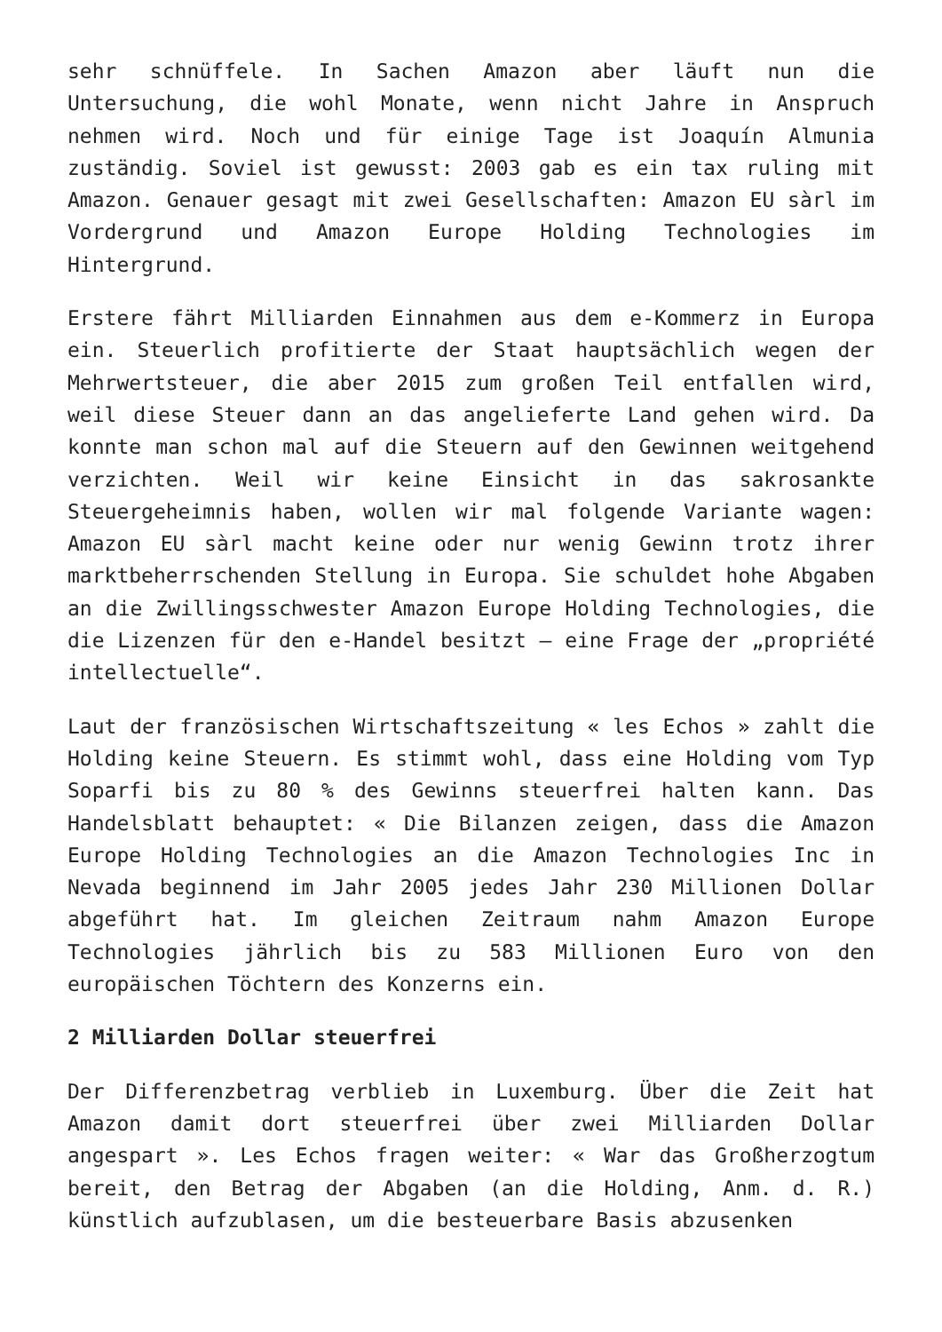sehr schnüffele. In Sachen Amazon aber läuft nun die Untersuchung, die wohl Monate, wenn nicht Jahre in Anspruch nehmen wird. Noch und für einige Tage ist Joaquín Almunia zuständig. Soviel ist gewusst: 2003 gab es ein tax ruling mit Amazon. Genauer gesagt mit zwei Gesellschaften: Amazon EU sàrl im Vordergrund und Amazon Europe Holding Technologies im Hintergrund.
Erstere fährt Milliarden Einnahmen aus dem e-Kommerz in Europa ein. Steuerlich profitierte der Staat hauptsächlich wegen der Mehrwertsteuer, die aber 2015 zum großen Teil entfallen wird, weil diese Steuer dann an das angelieferte Land gehen wird. Da konnte man schon mal auf die Steuern auf den Gewinnen weitgehend verzichten. Weil wir keine Einsicht in das sakrosankte Steuergeheimnis haben, wollen wir mal folgende Variante wagen: Amazon EU sàrl macht keine oder nur wenig Gewinn trotz ihrer marktbeherrschenden Stellung in Europa. Sie schuldet hohe Abgaben an die Zwillingsschwester Amazon Europe Holding Technologies, die die Lizenzen für den e-Handel besitzt – eine Frage der „propriété intellectuelle“.
Laut der französischen Wirtschaftszeitung « les Echos » zahlt die Holding keine Steuern. Es stimmt wohl, dass eine Holding vom Typ Soparfi bis zu 80 % des Gewinns steuerfrei halten kann. Das Handelsblatt behauptet: « Die Bilanzen zeigen, dass die Amazon Europe Holding Technologies an die Amazon Technologies Inc in Nevada beginnend im Jahr 2005 jedes Jahr 230 Millionen Dollar abgeführt hat. Im gleichen Zeitraum nahm Amazon Europe Technologies jährlich bis zu 583 Millionen Euro von den europäischen Töchtern des Konzerns ein.
2 Milliarden Dollar steuerfrei
Der Differenzbetrag verblieb in Luxemburg. Über die Zeit hat Amazon damit dort steuerfrei über zwei Milliarden Dollar angespart ». Les Echos fragen weiter: « War das Großherzogtum bereit, den Betrag der Abgaben (an die Holding, Anm. d. R.) künstlich aufzublasen, um die besteuerbare Basis abzusenken